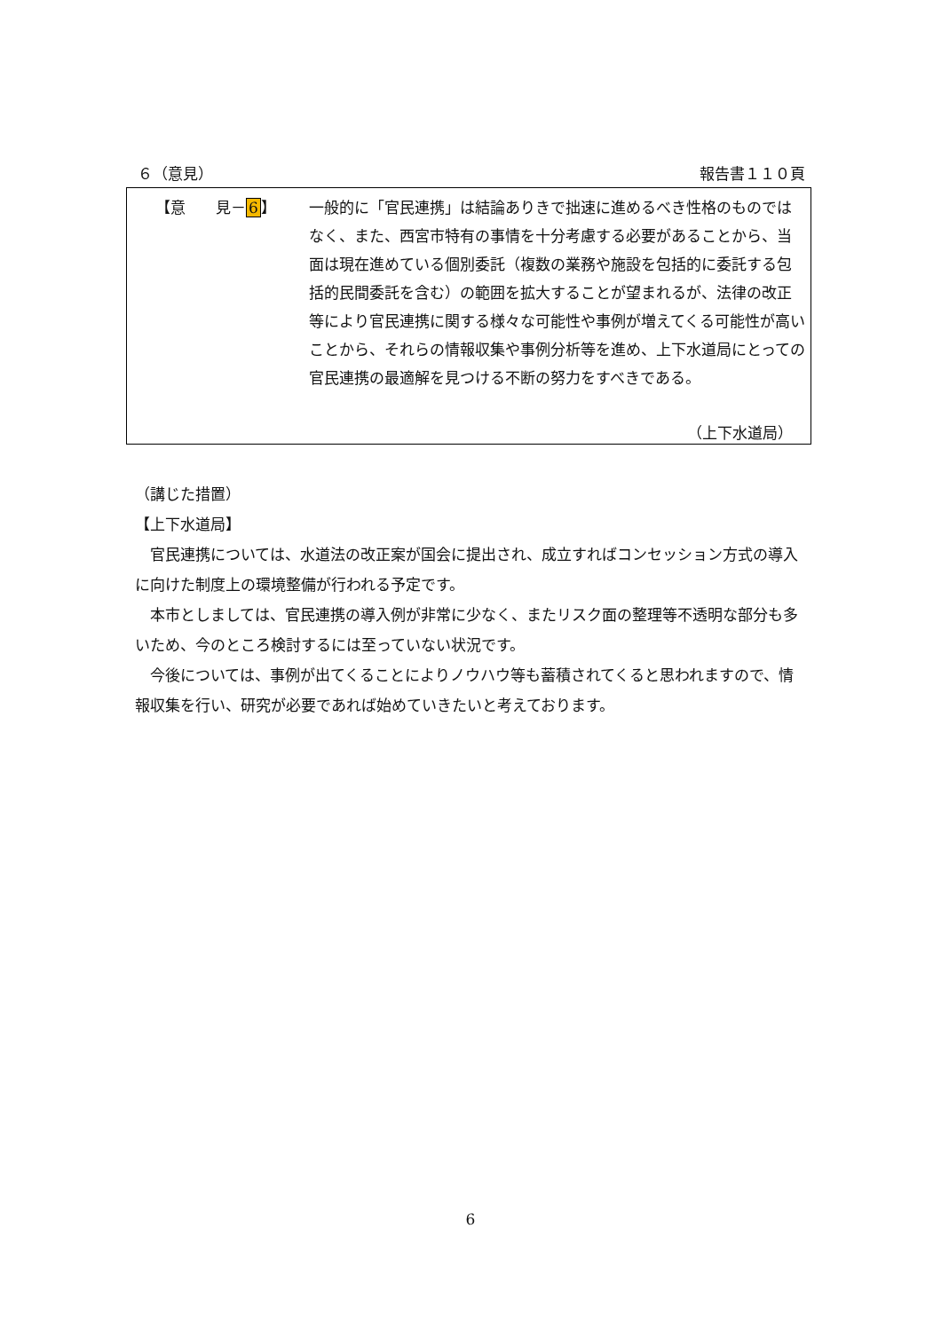６（意見） 報告書１１０頁
【意　　見－6】
一般的に「官民連携」は結論ありきで拙速に進めるべき性格のものではなく、また、西宮市特有の事情を十分考慮する必要があることから、当面は現在進めている個別委託（複数の業務や施設を包括的に委託する包括的民間委託を含む）の範囲を拡大することが望まれるが、法律の改正等により官民連携に関する様々な可能性や事例が増えてくる可能性が高いことから、それらの情報収集や事例分析等を進め、上下水道局にとっての官民連携の最適解を見つける不断の努力をすべきである。
（上下水道局）
（講じた措置）
【上下水道局】
　官民連携については、水道法の改正案が国会に提出され、成立すればコンセッション方式の導入に向けた制度上の環境整備が行われる予定です。
　本市としましては、官民連携の導入例が非常に少なく、またリスク面の整理等不透明な部分も多いため、今のところ検討するには至っていない状況です。
　今後については、事例が出てくることによりノウハウ等も蓄積されてくると思われますので、情報収集を行い、研究が必要であれば始めていきたいと考えております。
6